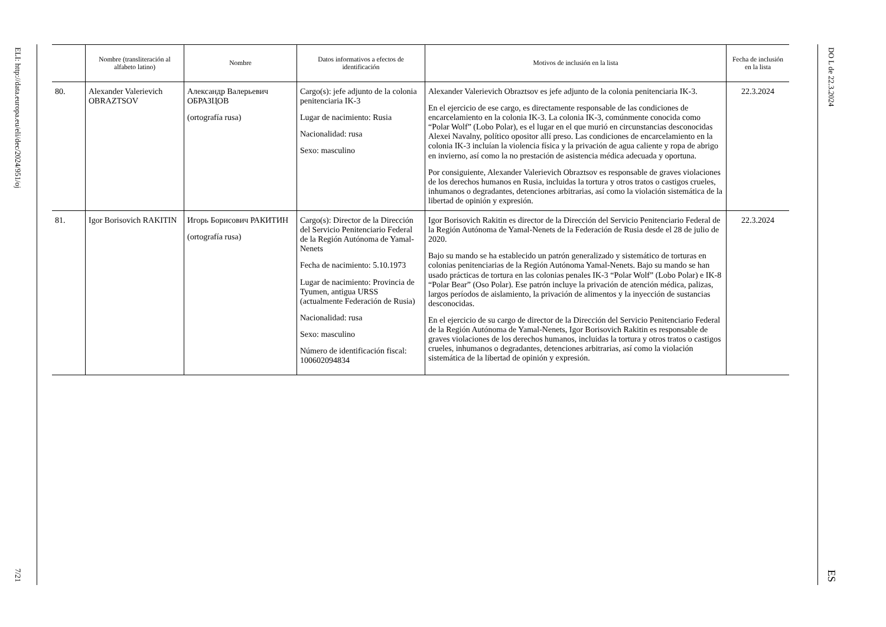ELI: http://data.europa.eu/eli/dec/2024/951/oj
7/21
| | Nombre (transliteración al alfabeto latino) | Nombre | Datos informativos a efectos de identificación | Motivos de inclusión en la lista | Fecha de inclusión en la lista |
| --- | --- | --- | --- | --- | --- |
| 80. | Alexander Valerievich OBRAZTSOV | Александр Валерьевич ОБРАЗЦОВ (ortografía rusa) | Cargo(s): jefe adjunto de la colonia penitenciaria IK-3 Lugar de nacimiento: Rusia Nacionalidad: rusa Sexo: masculino | Alexander Valerievich Obraztsov es jefe adjunto de la colonia penitenciaria IK-3. En el ejercicio de ese cargo, es directamente responsable de las condiciones de encarcelamiento en la colonia IK-3. La colonia IK-3, comúnmente conocida como “Polar Wolf” (Lobo Polar), es el lugar en el que murió en circunstancias desconocidas Alexei Navalny, político opositor allí preso. Las condiciones de encarcelamiento en la colonia IK-3 incluían la violencia física y la privación de agua caliente y ropa de abrigo en invierno, así como la no prestación de asistencia médica adecuada y oportuna. Por consiguiente, Alexander Valerievich Obraztsov es responsable de graves violaciones de los derechos humanos en Rusia, incluidas la tortura y otros tratos o castigos crueles, inhumanos o degradantes, detenciones arbitrarias, así como la violación sistemática de la libertad de opinión y expresión. | 22.3.2024 |
| 81. | Igor Borisovich RAKITIN | Игорь Борисович РАКИТИН (ortografía rusa) | Cargo(s): Director de la Dirección del Servicio Penitenciario Federal de la Región Autónoma de Yamal-Nenets Fecha de nacimiento: 5.10.1973 Lugar de nacimiento: Provincia de Tyumen, antigua URSS (actualmente Federación de Rusia) Nacionalidad: rusa Sexo: masculino Número de identificación fiscal: 100602094834 | Igor Borisovich Rakitin es director de la Dirección del Servicio Penitenciario Federal de la Región Autónoma de Yamal-Nenets de la Federación de Rusia desde el 28 de julio de 2020. Bajo su mando se ha establecido un patrón generalizado y sistemático de torturas en colonias penitenciarias de la Región Autónoma Yamal-Nenets. Bajo su mando se han usado prácticas de tortura en las colonias penales IK-3 “Polar Wolf” (Lobo Polar) e IK-8 “Polar Bear” (Oso Polar). Ese patrón incluye la privación de atención médica, palizas, largos períodos de aislamiento, la privación de alimentos y la inyección de sustancias desconocidas. En el ejercicio de su cargo de director de la Dirección del Servicio Penitenciario Federal de la Región Autónoma de Yamal-Nenets, Igor Borisovich Rakitin es responsable de graves violaciones de los derechos humanos, incluidas la tortura y otros tratos o castigos crueles, inhumanos o degradantes, detenciones arbitrarias, así como la violación sistemática de la libertad de opinión y expresión. | 22.3.2024 |
DO L de 22.3.2024
ES